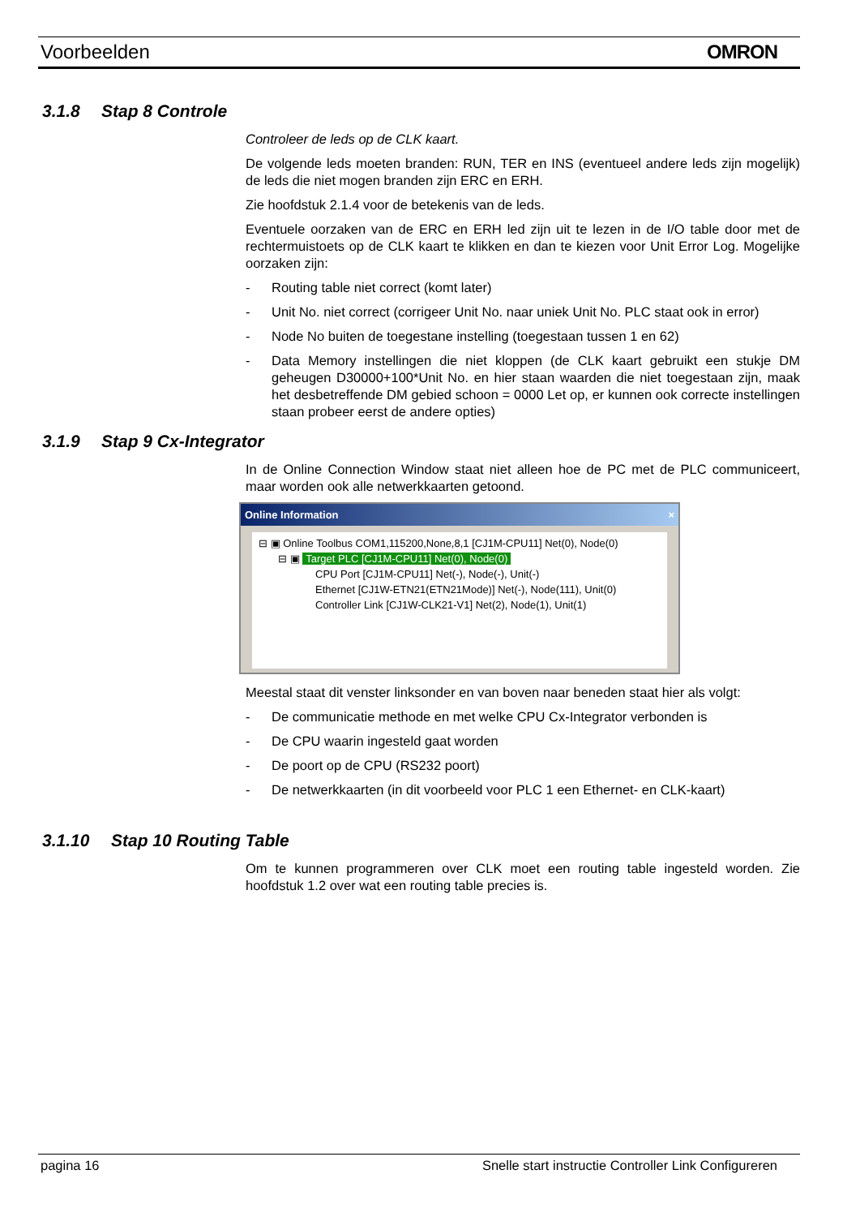Voorbeelden OMRON
3.1.8 Stap 8 Controle
Controleer de leds op de CLK kaart.
De volgende leds moeten branden: RUN, TER en INS (eventueel andere leds zijn mogelijk) de leds die niet mogen branden zijn ERC en ERH.
Zie hoofdstuk 2.1.4 voor de betekenis van de leds.
Eventuele oorzaken van de ERC en ERH led zijn uit te lezen in de I/O table door met de rechtermuistoets op de CLK kaart te klikken en dan te kiezen voor Unit Error Log. Mogelijke oorzaken zijn:
- Routing table niet correct (komt later)
- Unit No. niet correct (corrigeer Unit No. naar uniek Unit No. PLC staat ook in error)
- Node No buiten de toegestane instelling (toegestaan tussen 1 en 62)
- Data Memory instellingen die niet kloppen (de CLK kaart gebruikt een stukje DM geheugen D30000+100*Unit No. en hier staan waarden die niet toegestaan zijn, maak het desbetreffende DM gebied schoon = 0000 Let op, er kunnen ook correcte instellingen staan probeer eerst de andere opties)
3.1.9 Stap 9 Cx-Integrator
In de Online Connection Window staat niet alleen hoe de PC met de PLC communiceert, maar worden ook alle netwerkkaarten getoond.
Online Information ×
⊟ ▣ Online Toolbus COM1,115200,None,8,1 [CJ1M-CPU11] Net(0), Node(0)
⊟ ▣ Target PLC [CJ1M-CPU11] Net(0), Node(0)
CPU Port [CJ1M-CPU11] Net(-), Node(-), Unit(-)
Ethernet [CJ1W-ETN21(ETN21Mode)] Net(-), Node(111), Unit(0)
Controller Link [CJ1W-CLK21-V1] Net(2), Node(1), Unit(1)
Meestal staat dit venster linksonder en van boven naar beneden staat hier als volgt:
- De communicatie methode en met welke CPU Cx-Integrator verbonden is
- De CPU waarin ingesteld gaat worden
- De poort op de CPU (RS232 poort)
- De netwerkkaarten (in dit voorbeeld voor PLC 1 een Ethernet- en CLK-kaart)
3.1.10 Stap 10 Routing Table
Om te kunnen programmeren over CLK moet een routing table ingesteld worden. Zie hoofdstuk 1.2 over wat een routing table precies is.
pagina 16 Snelle start instructie Controller Link Configureren